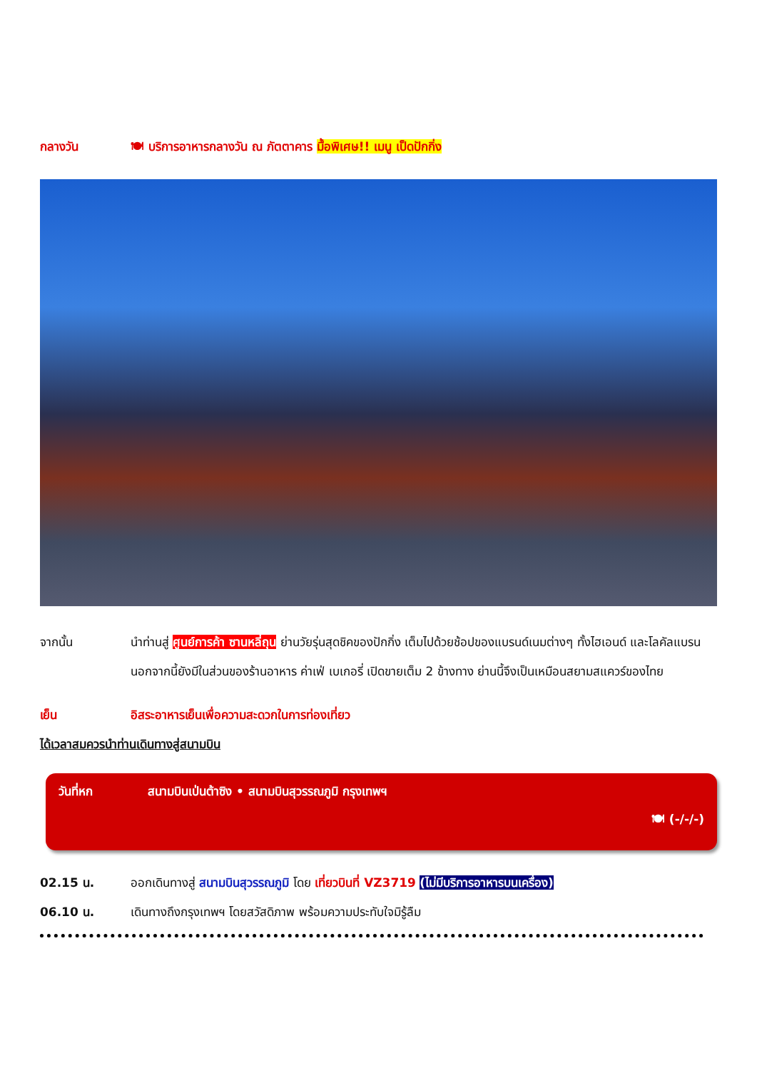กลางวัน 🍽 บริการอาหารกลางวัน ณ ภัตตาคาร มื้อพิเศษ!! เมนู เป็ดปักกิ่ง
จากนั้น นำท่านสู่ ศูนย์การค้า ซานหลี่ถุน ย่านวัยรุ่นสุดชิคของปักกิ่ง เต็มไปด้วยช้อปของแบรนด์เนมต่างๆ ทั้งไฮเอนด์ และโลคัลแบรน นอกจากนี้ยังมีในส่วนของร้านอาหาร ค่าเฟ่ เบเกอรี่ เปิดขายเต็ม 2 ข้างทาง ย่านนี้จึงเป็นเหมือนสยามสแควร์ของไทย
เย็น อิสระอาหารเย็นเพื่อความสะดวกในการท่องเที่ยว
ได้เวลาสมควรนำท่านเดินทางสู่สนามบิน
วันที่หก สนามบินเป่นต้าซิง • สนามบินสุวรรณภูมิ กรุงเทพฯ
🍽 (-/-/-)
02.15 น. ออกเดินทางสู่ สนามบินสุวรรณภูมิ โดย เที่ยวบินที่ VZ3719 (ไม่มีบริการอาหารบนเครื่อง)
06.10 น. เดินทางถึงกรุงเทพฯ โดยสวัสดิภาพ พร้อมความประทับใจมิรู้ลืม